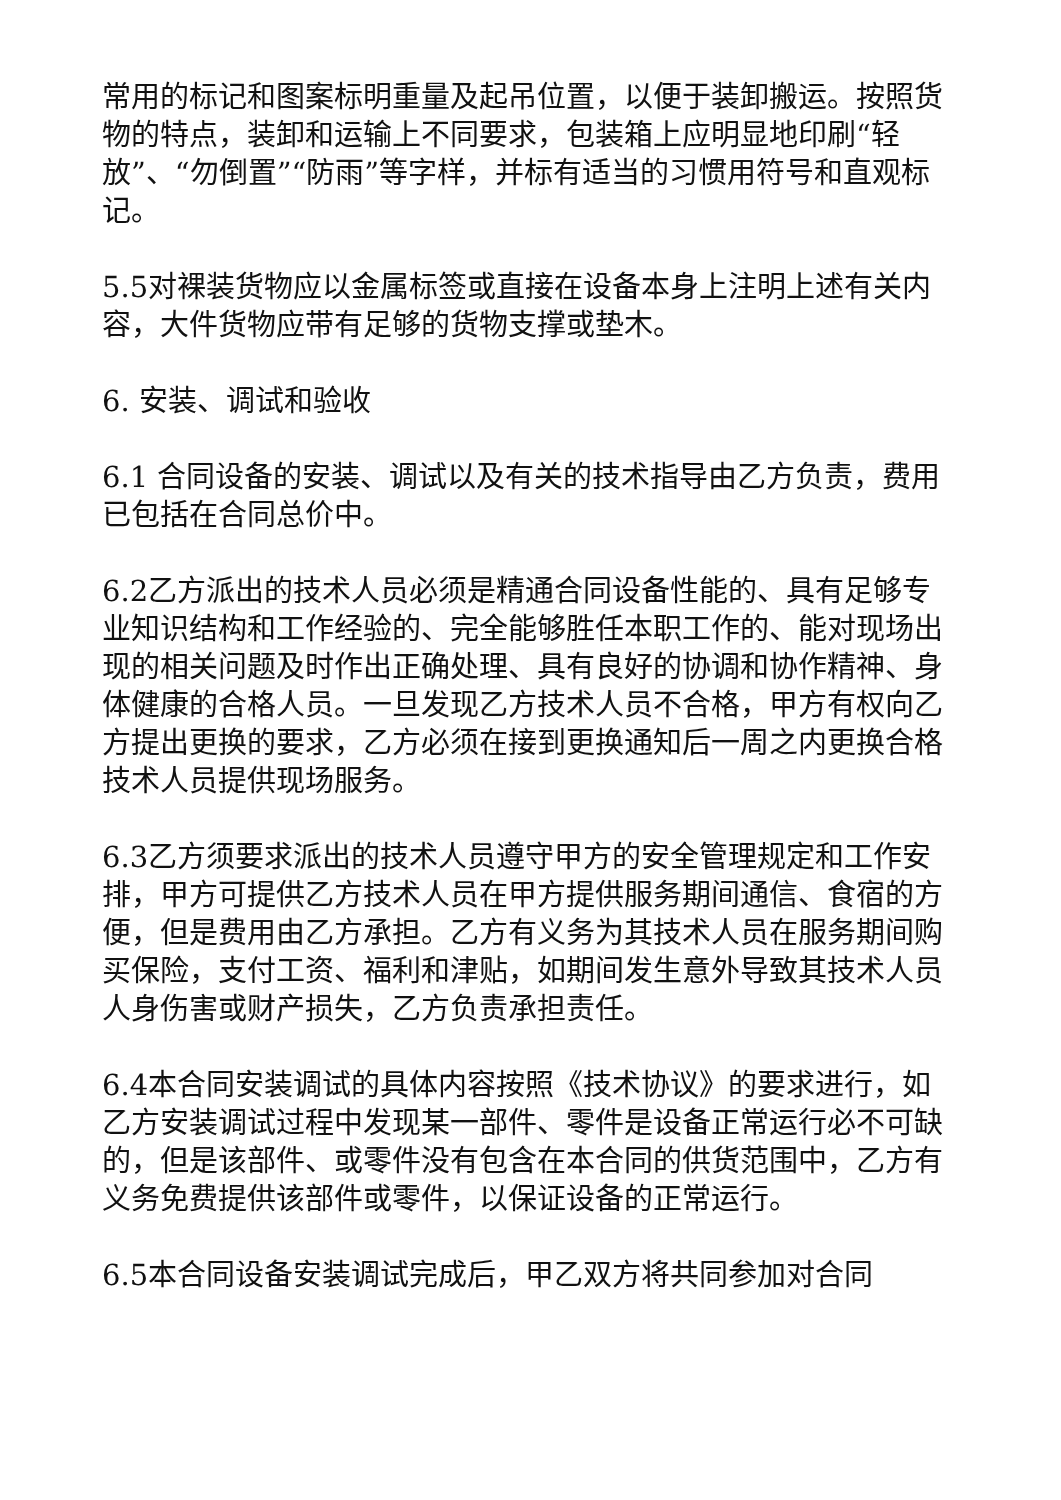常用的标记和图案标明重量及起吊位置，以便于装卸搬运。按照货物的特点，装卸和运输上不同要求，包装箱上应明显地印刷“轻放”、“勿倒置”“防雨”等字样，并标有适当的习惯用符号和直观标记。
5.5对裸装货物应以金属标签或直接在设备本身上注明上述有关内容，大件货物应带有足够的货物支撑或垫木。
6. 安装、调试和验收
6.1 合同设备的安装、调试以及有关的技术指导由乙方负责，费用已包括在合同总价中。
6.2乙方派出的技术人员必须是精通合同设备性能的、具有足够专业知识结构和工作经验的、完全能够胜任本职工作的、能对现场出现的相关问题及时作出正确处理、具有良好的协调和协作精神、身体健康的合格人员。一旦发现乙方技术人员不合格，甲方有权向乙方提出更换的要求，乙方必须在接到更换通知后一周之内更换合格技术人员提供现场服务。
6.3乙方须要求派出的技术人员遵守甲方的安全管理规定和工作安排，甲方可提供乙方技术人员在甲方提供服务期间通信、食宿的方便，但是费用由乙方承担。乙方有义务为其技术人员在服务期间购买保险，支付工资、福利和津贴，如期间发生意外导致其技术人员人身伤害或财产损失，乙方负责承担责任。
6.4本合同安装调试的具体内容按照《技术协议》的要求进行，如乙方安装调试过程中发现某一部件、零件是设备正常运行必不可缺的，但是该部件、或零件没有包含在本合同的供货范围中，乙方有义务免费提供该部件或零件，以保证设备的正常运行。
6.5本合同设备安装调试完成后，甲乙双方将共同参加对合同